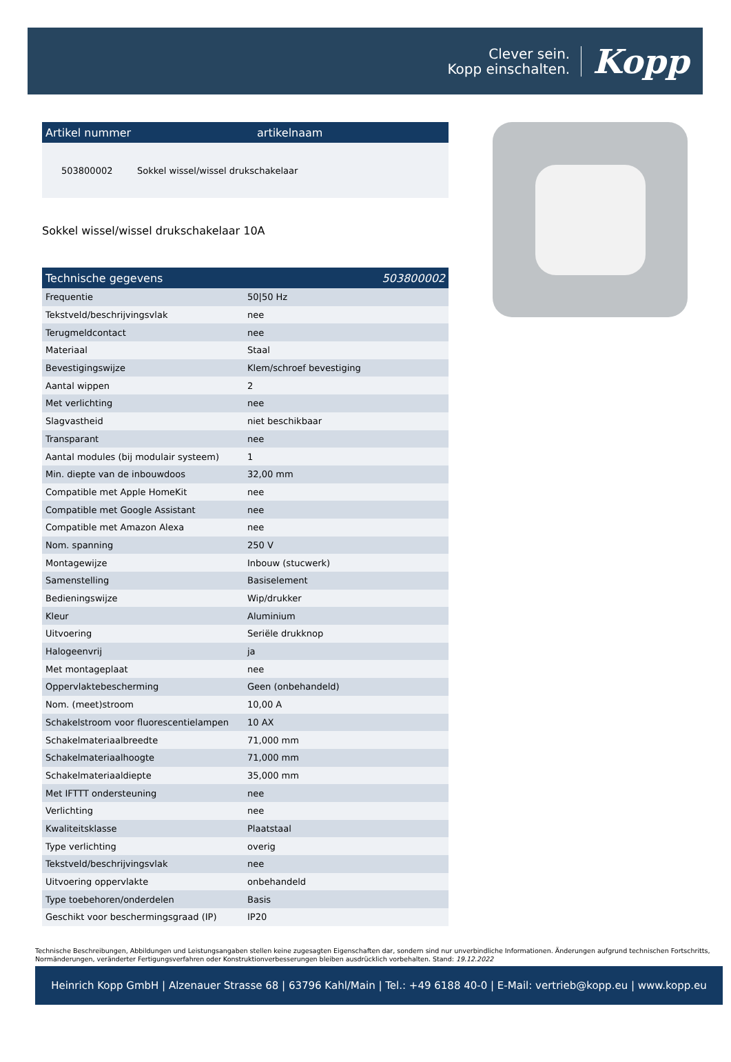Clever sein.
Kopp einschalten.
Kopp
Artikel nummer artikelnaam
503800002 Sokkel wissel/wissel drukschakelaar
Sokkel wissel/wissel drukschakelaar 10A
Technische gegevens 503800002
| Frequentie | 50/50 Hz |
| Tekstveld/beschrijvingsvlak | nee |
| Terugmeldcontact | nee |
| Materiaal | Staal |
| Bevestigingswijze | Klem/schroef bevestiging |
| Aantal wippen | 2 |
| Met verlichting | nee |
| Slagvastheid | niet beschikbaar |
| Transparant | nee |
| Aantal modules (bij modulair systeem) | 1 |
| Min. diepte van de inbouwdoos | 32,00 mm |
| Compatible met Apple HomeKit | nee |
| Compatible met Google Assistant | nee |
| Compatible met Amazon Alexa | nee |
| Nom. spanning | 250 V |
| Montagewijze | Inbouw (stucwerk) |
| Samenstelling | Basiselement |
| Bedieningswijze | Wip/drukker |
| Kleur | Aluminium |
| Uitvoering | Seriële drukknop |
| Halogeenvrij | ja |
| Met montageplaat | nee |
| Oppervlaktebescherming | Geen (onbehandeld) |
| Nom. (meet)stroom | 10,00 A |
| Schakelstroom voor fluorescentielampen | 10 AX |
| Schakelmateriaalbreedte | 71,000 mm |
| Schakelmateriaalhoogte | 71,000 mm |
| Schakelmateriaaldiepte | 35,000 mm |
| Met IFTTT ondersteuning | nee |
| Verlichting | nee |
| Kwaliteitsklasse | Plaatstaal |
| Type verlichting | overig |
| Tekstveld/beschrijvingsvlak | nee |
| Uitvoering oppervlakte | onbehandeld |
| Type toebehoren/onderdelen | Basis |
| Geschikt voor beschermingsgraad (IP) | IP20 |
Technische Beschreibungen, Abbildungen und Leistungsangaben stellen keine zugesagten Eigenschaften dar, sondern sind nur unverbindliche Informationen. Änderungen aufgrund technischen Fortschritts, Normänderungen, veränderter Fertigungsverfahren oder Konstruktionverbesserungen bleiben ausdrücklich vorbehalten. Stand: 19.12.2022
Heinrich Kopp GmbH | Alzenauer Strasse 68 | 63796 Kahl/Main | Tel.: +49 6188 40-0 | E-Mail: vertrieb@kopp.eu | www.kopp.eu